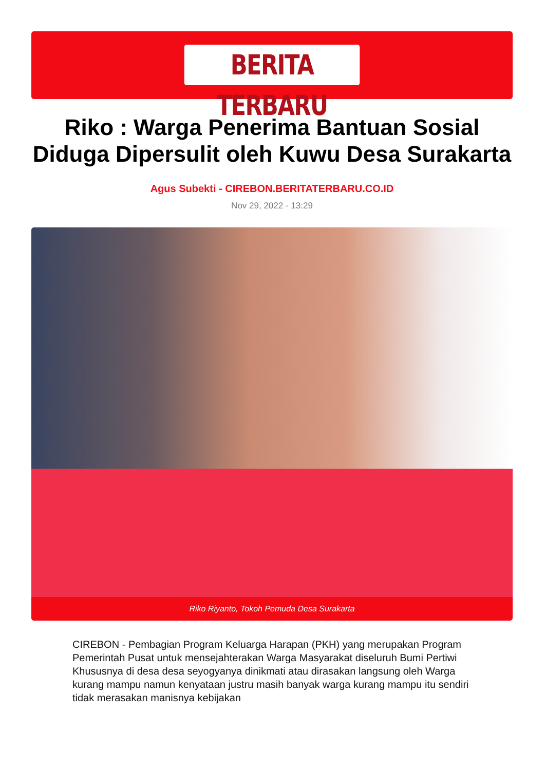BERITA TERBARU
Riko : Warga Penerima Bantuan Sosial Diduga Dipersulit oleh Kuwu Desa Surakarta
Agus Subekti - CIREBON.BERITATERBARU.CO.ID
Nov 29, 2022 - 13:29
Riko Riyanto, Tokoh Pemuda Desa Surakarta
CIREBON - Pembagian Program Keluarga Harapan (PKH) yang merupakan Program Pemerintah Pusat untuk mensejahterakan Warga Masyarakat diseluruh Bumi Pertiwi Khususnya di desa desa seyogyanya dinikmati atau dirasakan langsung oleh Warga kurang mampu namun kenyataan justru masih banyak warga kurang mampu itu sendiri tidak merasakan manisnya kebijakan